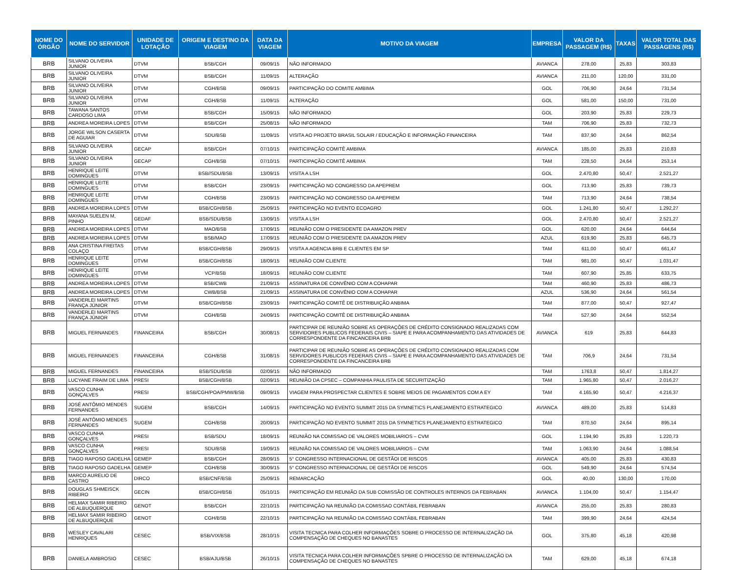| NOME DO ÓRGÃO | NOME DO SERVIDOR | UNIDADE DE LOTAÇÃO | ORIGEM E DESTINO DA VIAGEM | DATA DA VIAGEM | MOTIVO DA VIAGEM | EMPRESA | VALOR DA PASSAGEM (R$) | TAXAS | VALOR TOTAL DAS PASSAGENS (R$) |
| --- | --- | --- | --- | --- | --- | --- | --- | --- | --- |
| BRB | SILVANO OLIVEIRA JUNIOR | DTVM | BSB/CGH | 09/09/15 | NÃO INFORMADO | AVIANCA | 278,00 | 25,83 | 303,83 |
| BRB | SILVANO OLIVEIRA JUNIOR | DTVM | BSB/CGH | 11/09/15 | ALTERAÇÃO | AVIANCA | 211,00 | 120,00 | 331,00 |
| BRB | SILVANO OLIVEIRA JUNIOR | DTVM | CGH/BSB | 09/09/15 | PARTICIPAÇÃO DO COMITE AMBIMA | GOL | 706,90 | 24,64 | 731,54 |
| BRB | SILVANO OLIVEIRA JUNIOR | DTVM | CGH/BSB | 11/09/15 | ALTERAÇÃO | GOL | 581,00 | 150,00 | 731,00 |
| BRB | TAWANA SANTOS CARDOSO LIMA | DTVM | BSB/CGH | 15/09/15 | NÃO INFORMADO | GOL | 203,90 | 25,83 | 229,73 |
| BRB | ANDREA MOREIRA LOPES | DTVM | BSB/CGH | 25/08/15 | NÃO INFORMADO | TAM | 706,90 | 25,83 | 732,73 |
| BRB | JORGE WILSON CASERTA DE AGUIAR | DTVM | SDU/BSB | 11/09/15 | VISITA AO PROJETO BRASIL SOLAIR / EDUCAÇÃO E INFORMAÇÃO FINANCEIRA | TAM | 837,90 | 24,64 | 862,54 |
| BRB | SILVANO OLIVEIRA JUNIOR | GECAP | BSB/CGH | 07/10/15 | PARTICIPAÇÃO COMITÊ AMBIMA | AVIANCA | 185,00 | 25,83 | 210,83 |
| BRB | SILVANO OLIVEIRA JUNIOR | GECAP | CGH/BSB | 07/10/15 | PARTICIPAÇÃO COMITÊ AMBIMA | TAM | 228,50 | 24,64 | 253,14 |
| BRB | HENRIQUE LEITE DOMINGUES | DTVM | BSB//SDU/BSB | 13/09/15 | VISITA A LSH | GOL | 2.470,80 | 50,47 | 2.521,27 |
| BRB | HENRIQUE LEITE DOMINGUES | DTVM | BSB/CGH | 23/09/15 | PARTICIPAÇÃO NO CONGRESSO DA APEPREM | GOL | 713,90 | 25,83 | 739,73 |
| BRB | HENRIQUE LEITE DOMINGUES | DTVM | CGH/BSB | 23/09/15 | PARTICIPAÇÃO NO CONGRESSO DA APEPREM | TAM | 713,90 | 24,64 | 738,54 |
| BRB | ANDREA MOREIRA LOPES | DTVM | BSB/CGH/BSB | 25/09/15 | PARTICIPAÇÃO NO EVENTO ECOAGRO | GOL | 1.241,80 | 50,47 | 1.292,27 |
| BRB | MAYANA SUELEN M, PINHO | GEDAF | BSB/SDU/BSB | 13/09/15 | VISITA A LSH | GOL | 2.470,80 | 50,47 | 2.521,27 |
| BRB | ANDREA MOREIRA LOPES | DTVM | MAO/BSB | 17/09/15 | REUNIÃO COM O PRESIDENTE DA AMAZON PREV | GOL | 620,00 | 24,64 | 644,64 |
| BRB | ANDREA MOREIRA LOPES | DTVM | BSB/MAO | 17/09/15 | REUNIÃO COM O PRESIDENTE DA AMAZON PREV | AZUL | 619,90 | 25,83 | 645,73 |
| BRB | ANA CRISTINA FREITAS COLAÇO | DTVM | BSB/CGH/BSB | 29/09/15 | VISITA A AGENCIA BRB E CLIENTES EM SP | TAM | 611,00 | 50,47 | 661,47 |
| BRB | HENRIQUE LEITE DOMINGUES | DTVM | BSB/CGH/BSB | 18/09/15 | REUNIÃO COM CLIENTE | TAM | 981,00 | 50,47 | 1.031,47 |
| BRB | HENRIQUE LEITE DOMINGUES | DTVM | VCP/BSB | 18/09/15 | REUNIÃO COM CLIENTE | TAM | 607,90 | 25,85 | 633,75 |
| BRB | ANDREA MOREIRA LOPES | DTVM | BSB/CWB | 21/09/15 | ASSINATURA DE CONVÊNIO COM A COHAPAR | TAM | 460,90 | 25,83 | 486,73 |
| BRB | ANDREA MOREIRA LOPES | DTVM | CWB/BSB | 21/09/15 | ASSINATURA DE CONVÊNIO COM A COHAPAR | AZUL | 536,90 | 24,64 | 561,54 |
| BRB | VANDERLEI MARTINS FRANÇA JÚNIOR | DTVM | BSB/CGH/BSB | 23/09/15 | PARTICIPAÇÃO COMITÊ DE DISTRIBUIÇÃO ANBIMA | TAM | 877,00 | 50,47 | 927,47 |
| BRB | VANDERLEI MARTINS FRANÇA JÚNIOR | DTVM | CGH/BSB | 24/09/15 | PARTICIPAÇÃO COMITÊ DE DISTRIBUIÇÃO ANBIMA | TAM | 527,90 | 24,64 | 552,54 |
| BRB | MIGUEL FERNANDES | FINANCEIRA | BSB/CGH | 30/08/15 | PARTICIPAR DE REUNIÃO SOBRE AS OPERAÇÕES DE CRÉDITO CONSIGNADO REALIZADAS COM SERVIDORES PUBLICOS FEDERAIS CIVIS – SIAPE E PARA ACOMPANHAMENTO DAS ATIVIDADES DE CORRESPONDENTE DA FINCANCEIRA BRB | AVIANCA | 619 | 25,83 | 644,83 |
| BRB | MIGUEL FERNANDES | FINANCEIRA | CGH/BSB | 31/08/15 | PARTICIPAR DE REUNIÃO SOBRE AS OPERAÇÕES DE CRÉDITO CONSIGNADO REALIZADAS COM SERVIDORES PUBLICOS FEDERAIS CIVIS – SIAPE E PARA ACOMPANHAMENTO DAS ATIVIDADES DE CORRESPONDENTE DA FINCANCEIRA BRB | TAM | 706,9 | 24,64 | 731,54 |
| BRB | MIGUEL FERNANDES | FINANCEIRA | BSB/SDU/BSB | 02/09/15 | NÃO INFORMADO | TAM | 1763,8 | 50,47 | 1.814,27 |
| BRB | LUCYANE FRAIM DE LIMA | PRESI | BSB/CGH/BSB | 02/09/15 | REUNIÃO DA CPSEC – COMPANHIA PAULISTA DE SECURITIZAÇÃO | TAM | 1.965,80 | 50,47 | 2.016,27 |
| BRB | VASCO CUNHA GONÇALVES | PRESI | BSB/CGH/POA/PMW/BSB | 09/09/15 | VIAGEM PARA PROSPECTAR CLIENTES E SOBRE MEIOS DE PAGAMENTOS COM A EY | TAM | 4.165,90 | 50,47 | 4.216,37 |
| BRB | JOSÉ ANTÔMIO MENDES FERNANDES | SUGEM | BSB/CGH | 14/09/15 | PARTICIPAÇÃO NO EVENTO SUMMIT 2015 DA SYMNETICS PLANEJAMENTO ESTRATEGICO | AVIANCA | 489,00 | 25,83 | 514,83 |
| BRB | JOSÉ ANTÔMIO MENDES FERNANDES | SUGEM | CGH/BSB | 20/09/15 | PARTICIPAÇÃO NO EVENTO SUMMIT 2015 DA SYMNETICS PLANEJAMENTO ESTRATEGICO | TAM | 870,50 | 24,64 | 895,14 |
| BRB | VASCO CUNHA GONÇALVES | PRESI | BSB/SDU | 18/09/15 | REUNIÃO NA COMISSAO DE VALORES MOBILIARIOS – CVM | GOL | 1.194,90 | 25,83 | 1.220,73 |
| BRB | VASCO CUNHA GONÇALVES | PRESI | SDU/BSB | 19/09/15 | REUNIÃO NA COMISSAO DE VALORES MOBILIARIOS – CVM | TAM | 1.063,90 | 24,64 | 1.088,54 |
| BRB | TIAGO RAPOSO GADELHA | GEMEP | BSB/CGH | 28/09/15 | 5° CONGRESSO INTERNACIONAL DE GESTÃOI DE RISCOS | AVIANCA | 405,00 | 25,83 | 430,83 |
| BRB | TIAGO RAPOSO GADELHA | GEMEP | CGH/BSB | 30/09/15 | 5° CONGRESSO INTERNACIONAL DE GESTÃOI DE RISCOS | GOL | 549,90 | 24,64 | 574,54 |
| BRB | MARCO AURELIO DE CASTRO | DIRCO | BSB/CNF/BSB | 25/09/15 | REMARCAÇÃO | GOL | 40,00 | 130,00 | 170,00 |
| BRB | DOUGLAS SHMEISCK RIBEIRO | GECIN | BSB/CGH/BSB | 05/10/15 | PARTICIPAÇÃO EM REUNIÃO DA SUB COMISSÃO DE CONTROLES INTERNOS DA FEBRABAN | AVIANCA | 1.104,00 | 50,47 | 1.154,47 |
| BRB | HELMAX SAMIR RIBEIRO DE ALBUQUERQUE | GENOT | BSB/CGH | 22/10/15 | PARTICIPAÇÃO NA REUNIÃO DA COMISSAO CONTÁBIL FEBRABAN | AVIANCA | 255,00 | 25,83 | 280,83 |
| BRB | HELMAX SAMIR RIBEIRO DE ALBUQUERQUE | GENOT | CGH/BSB | 22/10/15 | PARTICIPAÇÃO NA REUNIÃO DA COMISSAO CONTÁBIL FEBRABAN | TAM | 399,90 | 24,64 | 424,54 |
| BRB | WESLEY CAVALARI HENRIQUES | CESEC | BSB/VIX/BSB | 28/10/15 | VISITA TECNICA PARA COLHER INFORMAÇÕES SOBRE O PROCESSO DE INTERNALIZAÇÃO DA COMPENSAÇÃO DE CHEQUES NO BANASTES | GOL | 375,80 | 45,18 | 420,98 |
| BRB | DANIELA AMBROSIO | CESEC | BSB/AJU/BSB | 26/10/15 | VISITA TECNICA PARA COLHER INFORMAÇÕES SPBRE O PROCESSO DE INTERNALIZAÇÃO DA COMPENSAÇÃO DE CHEQUES NO BANASTES | TAM | 629,00 | 45,18 | 674,18 |